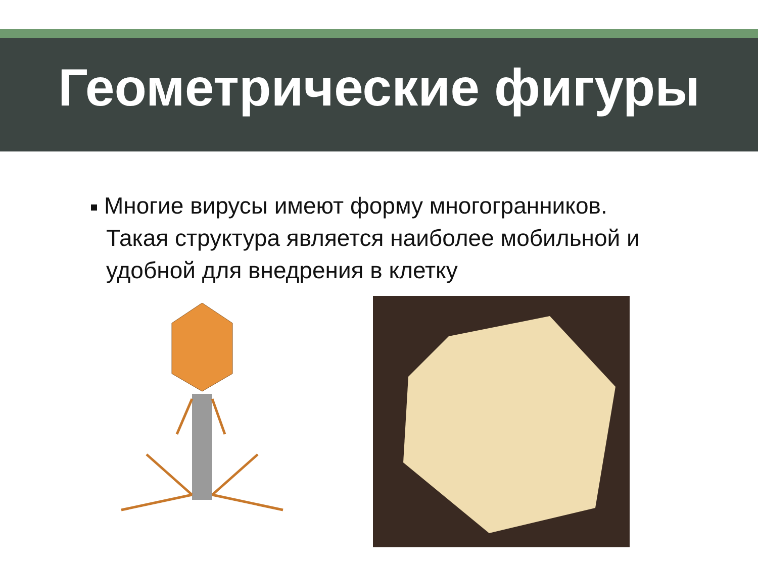Геометрические фигуры
Многие вирусы имеют форму многогранников. Такая структура является наиболее мобильной и удобной для внедрения в клетку